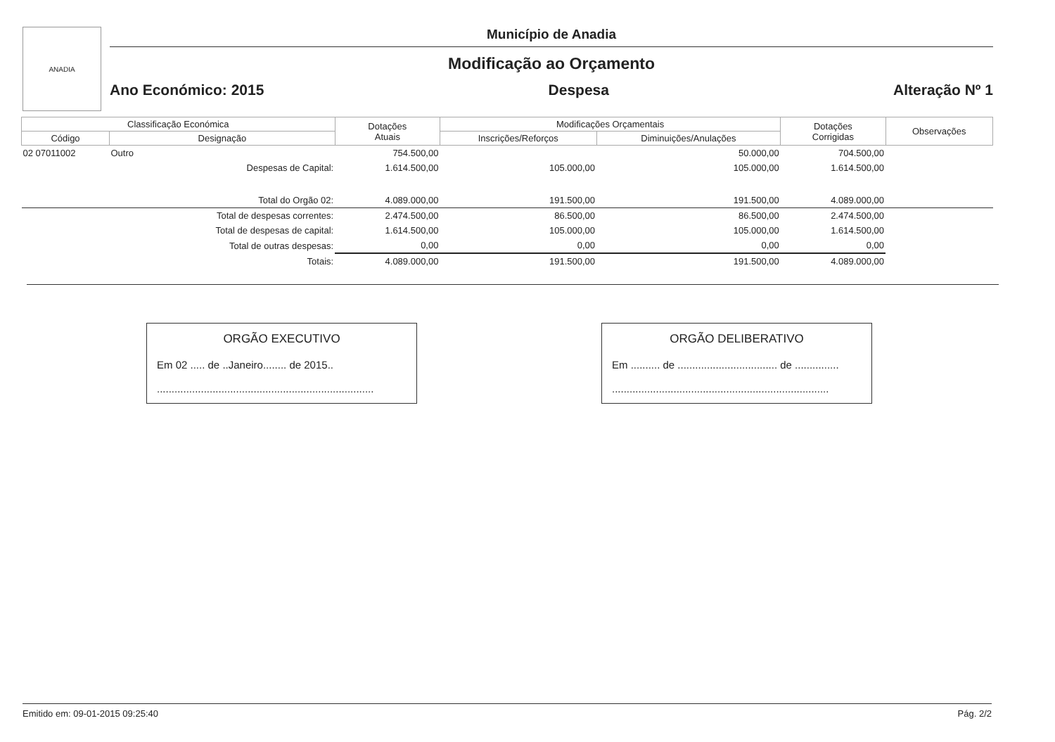ANADIA
Município de Anadia
Modificação ao Orçamento
Ano Económico: 2015 Despesa Alteração Nº 1
| Classificação Económica | | Dotações Atuais | Modificações Orçamentais | | Dotações Corrigidas | Observações |
| --- | --- | --- | --- | --- | --- | --- |
| Código | Designação | | Inscrições/Reforços | Diminuições/Anulações | | |
| 02 07011002 | Outro | 754.500,00 | | 50.000,00 | 704.500,00 | |
| | Despesas de Capital: | 1.614.500,00 | 105.000,00 | 105.000,00 | 1.614.500,00 | |
| | Total do Orgão 02: | 4.089.000,00 | 191.500,00 | 191.500,00 | 4.089.000,00 | |
| | Total de despesas correntes: | 2.474.500,00 | 86.500,00 | 86.500,00 | 2.474.500,00 | |
| | Total de despesas de capital: | 1.614.500,00 | 105.000,00 | 105.000,00 | 1.614.500,00 | |
| | Total de outras despesas: | 0,00 | 0,00 | 0,00 | 0,00 | |
| | Totais: | 4.089.000,00 | 191.500,00 | 191.500,00 | 4.089.000,00 | |
ORGÃO EXECUTIVO
Em 02 ..... de ..Janeiro........ de 2015..
..........................................................................
ORGÃO DELIBERATIVO
Em .......... de .................................. de ...............
..........................................................................
Emitido em: 09-01-2015 09:25:40 Pág. 2/2